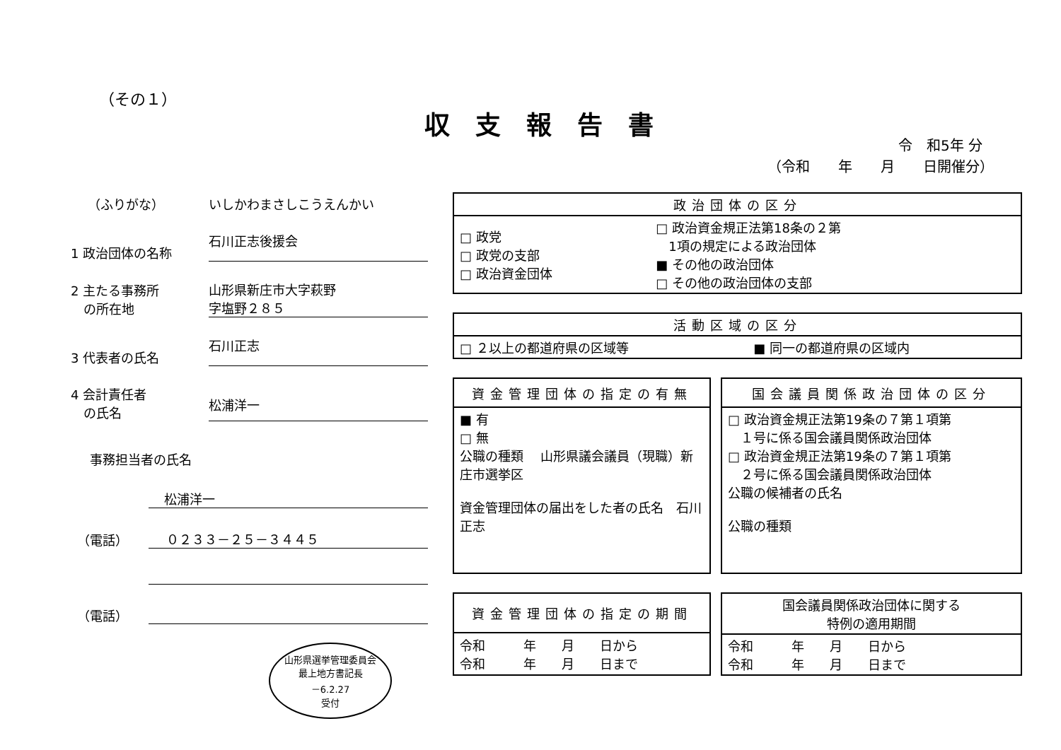（その１）
収支報告書
令　和5年 分
（令和　　年　　月　　日開催分）
　 （ふりがな） いしかわまさしこうえんかい
1 政治団体の名称 石川正志後援会
2 主たる事務所
　の所在地 山形県新庄市大字萩野
字塩野２８５
3 代表者の氏名 石川正志
4 会計責任者
　の氏名 松浦洋一
事務担当者の氏名
松浦洋一
　（電話） ０２３３－２５－３４４５
　（電話）
山形県選挙管理委員会
最上地方書記長
－6.2.27
受付
| 政治団体の区分 | |
| --- | --- |
| □ 政党 □ 政党の支部 □ 政治資金団体 | □ 政治資金規正法第18条の２第 1項の規定による政治団体 ■ その他の政治団体 □ その他の政治団体の支部 |
| 活動区域の区分 | |
| --- | --- |
| □ ２以上の都道府県の区域等 | ■ 同一の都道府県の区域内 |
| 資金管理団体の指定の有無 |
| --- |
| ■ 有 □ 無 公職の種類 山形県議会議員（現職）新庄市選挙区 資金管理団体の届出をした者の氏名 石川正志 |
| 国会議員関係政治団体の区分 |
| --- |
| □ 政治資金規正法第19条の７第１項第 １号に係る国会議員関係政治団体 □ 政治資金規正法第19条の７第１項第 ２号に係る国会議員関係政治団体 公職の候補者の氏名 公職の種類 |
| 資金管理団体の指定の期間 |
| --- |
| 令和 年 月 日から 令和 年 月 日まで |
| 国会議員関係政治団体に関する 特例の適用期間 |
| --- |
| 令和 年 月 日から 令和 年 月 日まで |